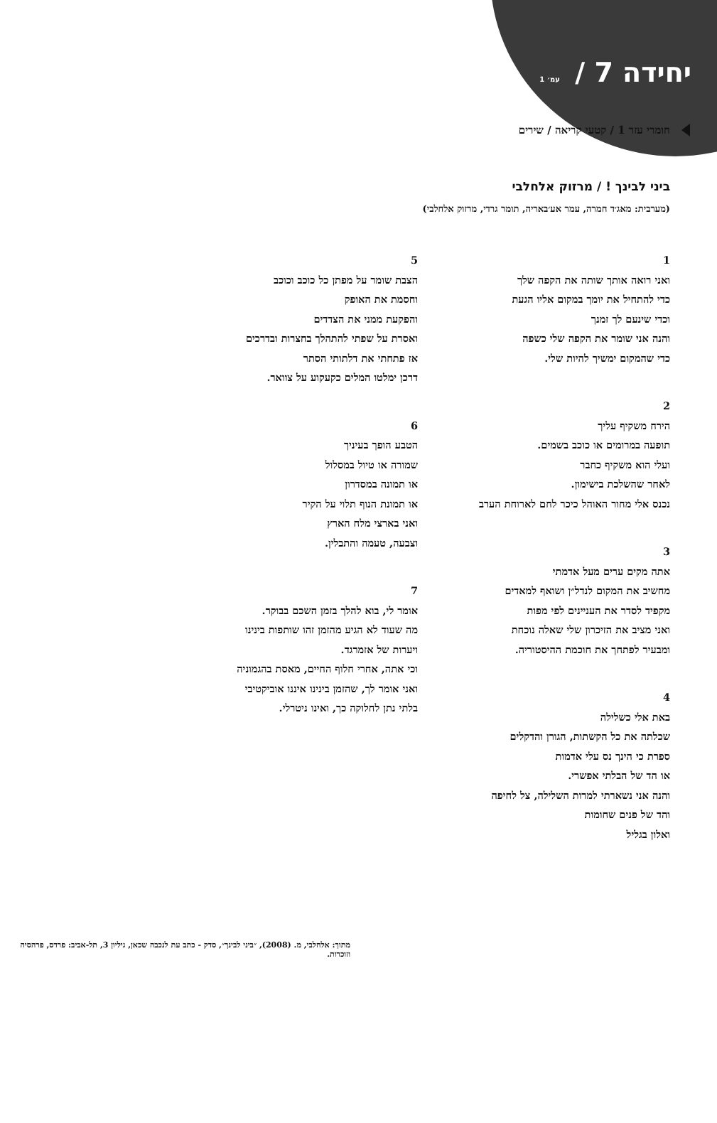יחידה 7 / עמ׳ 1
חומרי עזר 1 / קטעי קריאה / שירים
ביני לבינך ! / מרזוק אלחלבי
(מערבית: מאג׳ד חמרה, עמר אע׳באריה, תומר גרדי, מרזוק אלחלבי)
1
ואני רואה אותך שותה את הקפה שלך
כדי להתחיל את יומך במקום אליו הגעת
וכדי שינעם לך זמנך
והנה אני שומר את הקפה שלי כשפה
כדי שהמקום ימשיך להיות שלי.
2
הירח משקיף עליך
תופעה במרומים או כוכב בשמים.
ועלי הוא משקיף כחבר
לאחר שהשלכת בישימון.
נכנס אלי מחור האוהל כיכר לחם לארוחת הערב
3
אתה מקים ערים מעל אדמתי
מחשיב את המקום לנדל״ן ושואף למאדים
מקפיד לסדר את העניינים לפי מפות
ואני מציב את הזיכרון שלי שאלה נוכחת
ומבעיר לפתחך את חוכמת ההיסטוריה.
4
באת אלי כשלילה
שכלתה את כל הקשתות, הגורן והדקלים
ספרת כי הינך נס עלי אדמות
או הד של הבלתי אפשרי.
והנה אני נשארתי למרות השלילה, צל לחיפה
והד של פנים שחומות
ואלון בגליל
5
הצבת שומר על מפתן כל כוכב וכוכב
וחסמת את האופק
והפקעת ממני את הצדדים
ואסרת על שפתי להתהלך בחצרות ובדרכים
אז פתחתי את דלתותי הסתר
דרכן ימלטו המלים כקעקוע על צוואר.
6
הטבע הופך בעיניך
שמורה או טיול במסלול
או תמונה במסדרון
או תמונת הנוף תלוי על הקיר
ואני בארצי מלח הארץ
וצבעה, טעמה והתבלין.
7
אומר לי, בוא להלך בזמן השכם בבוקר.
מה שעוד לא הגיע מהזמן זהו שותפות בינינו
ויערות של אזמרגד.
וכי אתה, אחרי חלוף החיים, מאסת בהגמוניה
ואני אומר לך, שהזמן בינינו איננו אוביקטיבי
בלתי נתן לחלוקה כך, ואינו ניטרלי.
מתוך: אלחלבי, מ. (2008), ״ביני לבינך״, סדק - כתב עת לנכבה שכאן, גיליון 3, תל-אביב: פרדס, פרהסיה וזוכרות.